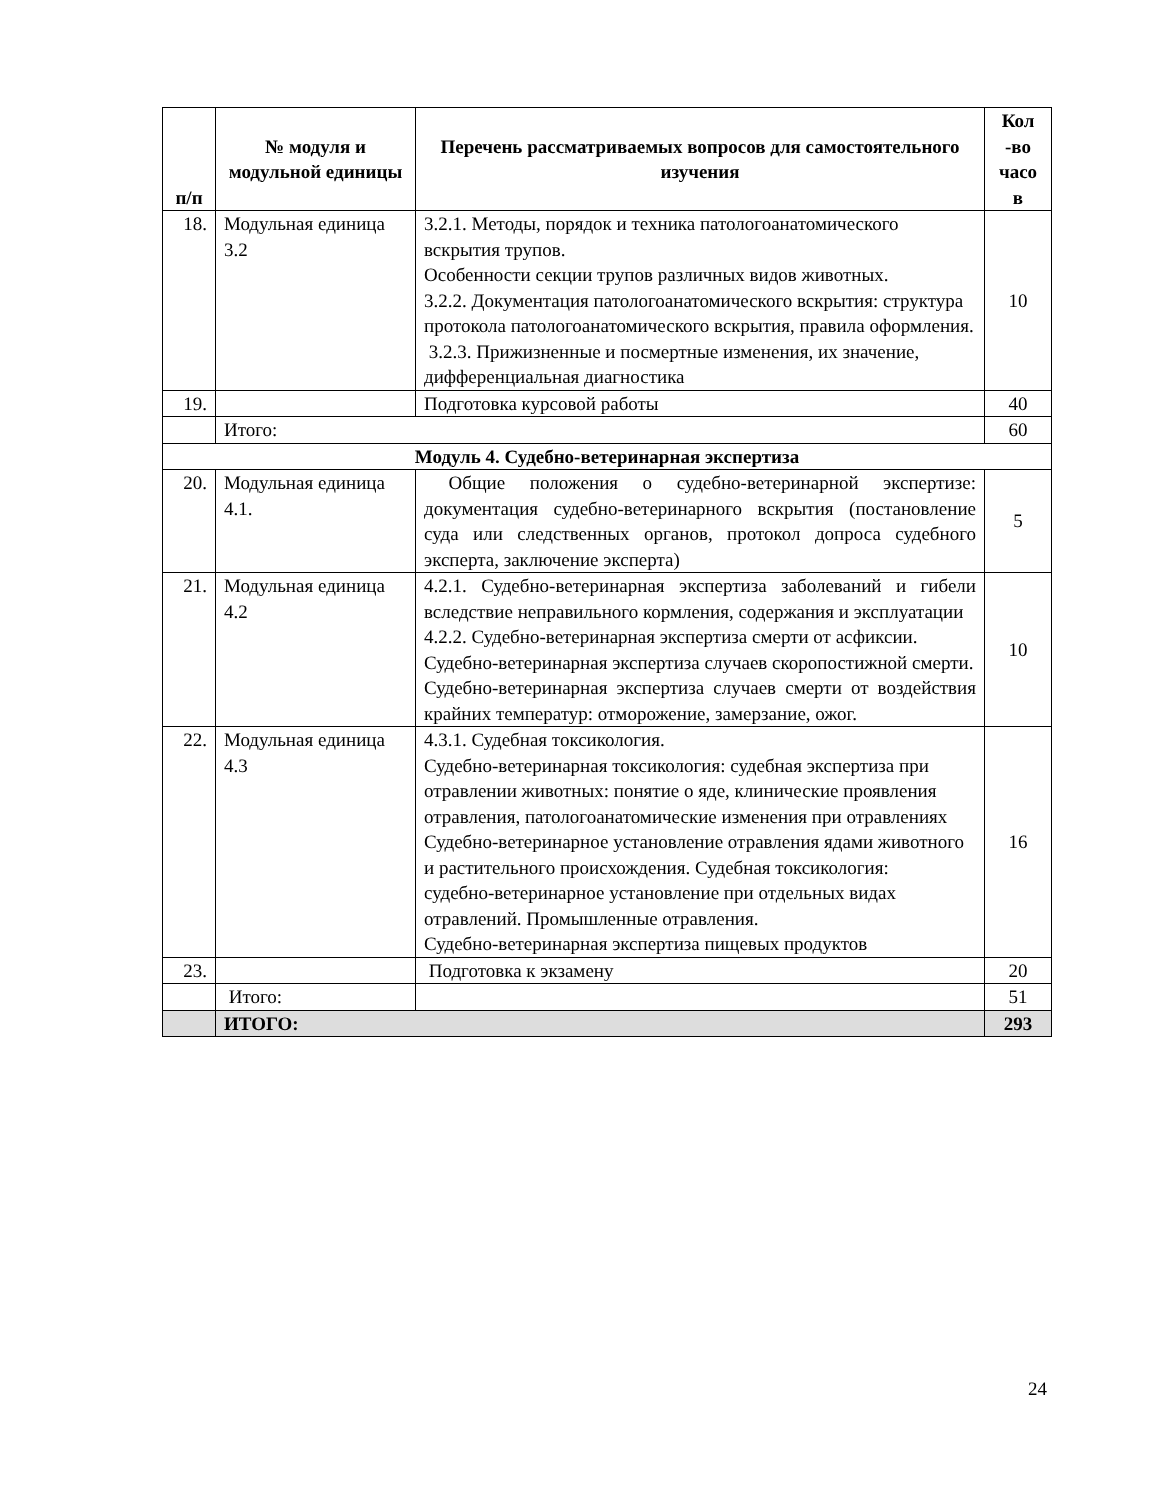| п/п | № модуля и модульной единицы | Перечень рассматриваемых вопросов для самостоятельного изучения | Кол -во часо в |
| --- | --- | --- | --- |
| 18. | Модульная единица 3.2 | 3.2.1. Методы, порядок и техника патологоанатомического вскрытия трупов. Особенности секции трупов различных видов животных. 3.2.2. Документация патологоанатомического вскрытия: структура протокола патологоанатомического вскрытия, правила оформления. 3.2.3. Прижизненные и посмертные изменения, их значение, дифференциальная диагностика | 10 |
| 19. | | Подготовка курсовой работы | 40 |
| | Итого: | | 60 |
| Модуль 4. Судебно-ветеринарная экспертиза | | | |
| 20. | Модульная единица 4.1. | Общие положения о судебно-ветеринарной экспертизе: документация судебно-ветеринарного вскрытия (постановление суда или следственных органов, протокол допроса судебного эксперта, заключение эксперта) | 5 |
| 21. | Модульная единица 4.2 | 4.2.1. Судебно-ветеринарная экспертиза заболеваний и гибели вследствие неправильного кормления, содержания и эксплуатации 4.2.2. Судебно-ветеринарная экспертиза смерти от асфиксии. Судебно-ветеринарная экспертиза случаев скоропостижной смерти. Судебно-ветеринарная экспертиза случаев смерти от воздействия крайних температур: отморожение, замерзание, ожог. | 10 |
| 22. | Модульная единица 4.3 | 4.3.1. Судебная токсикология. Судебно-ветеринарная токсикология: судебная экспертиза при отравлении животных: понятие о яде, клинические проявления отравления, патологоанатомические изменения при отравлениях Судебно-ветеринарное установление отравления ядами животного и растительного происхождения. Судебная токсикология: судебно-ветеринарное установление при отдельных видах отравлений. Промышленные отравления. Судебно-ветеринарная экспертиза пищевых продуктов | 16 |
| 23. | | Подготовка к экзамену | 20 |
| | Итого: | | 51 |
| | ИТОГО: | | 293 |
24